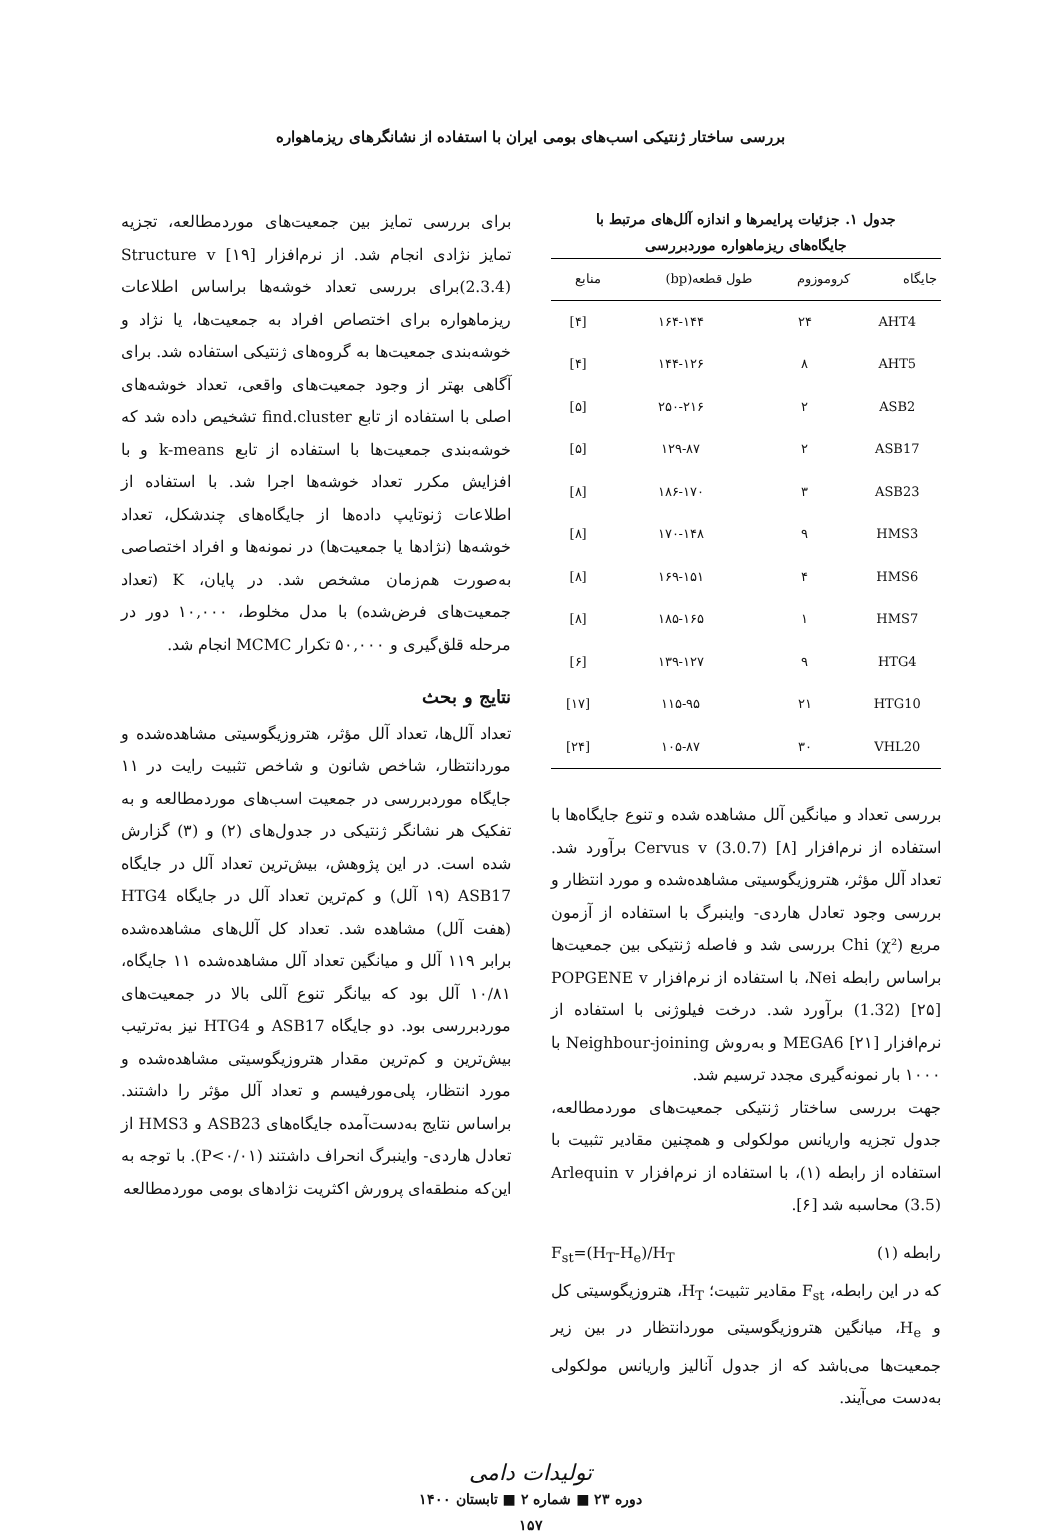بررسی ساختار ژنتیکی اسب‌های بومی ایران با استفاده از نشانگرهای ریزماهواره
جدول ۱. جزئیات پرایمرها و اندازه آلل‌های مرتبط با
جایگاه‌های ریزماهواره موردبررسی
| جایگاه | کروموزوم | طول قطعه(bp) | منابع |
| --- | --- | --- | --- |
| AHT4 | ۲۴ | ۱۶۴-۱۴۴ | [۴] |
| AHT5 | ۸ | ۱۴۴-۱۲۶ | [۴] |
| ASB2 | ۲ | ۲۵۰-۲۱۶ | [۵] |
| ASB17 | ۲ | ۱۲۹-۸۷ | [۵] |
| ASB23 | ۳ | ۱۸۶-۱۷۰ | [۸] |
| HMS3 | ۹ | ۱۷۰-۱۴۸ | [۸] |
| HMS6 | ۴ | ۱۶۹-۱۵۱ | [۸] |
| HMS7 | ۱ | ۱۸۵-۱۶۵ | [۸] |
| HTG4 | ۹ | ۱۳۹-۱۲۷ | [۶] |
| HTG10 | ۲۱ | ۱۱۵-۹۵ | [۱۷] |
| VHL20 | ۳۰ | ۱۰۵-۸۷ | [۲۴] |
بررسی تعداد و میانگین آلل مشاهده شده و تنوع جایگاه‌ها با استفاده از نرم‌افزار Cervus v (3.0.7) [۸] برآورد شد. تعداد آلل مؤثر، هتروزیگوسیتی مشاهده‌شده و مورد انتظار و بررسی وجود تعادل هاردی- واینبرگ با استفاده از آزمون مربع Chi (χ²) بررسی شد و فاصله ژنتیکی بین جمعیت‌ها براساس رابطه Nei، با استفاده از نرم‌افزار POPGENE v (1.32) [۲۵] برآورد شد. درخت فیلوژنی با استفاده از نرم‌افزار MEGA6 [۲۱] و بەروش Neighbour-joining با ۱۰۰۰ بار نمونه‌گیری مجدد ترسیم شد.
جهت بررسی ساختار ژنتیکی جمعیت‌های موردمطالعه، جدول تجزیه واریانس مولکولی و همچنین مقادیر تثبیت با استفاده از رابطه (۱)، با استفاده از نرم‌افزار Arlequin v (3.5) محاسبه شد [۶].
رابطه (۱) F<sub>st</sub>=(H<sub>T</sub>-H<sub>e</sub>)/H<sub>T</sub>
که در این رابطه، F<sub>st</sub> مقادیر تثبیت؛ H<sub>T</sub>، هتروزیگوسیتی کل و H<sub>e</sub>، میانگین هتروزیگوسیتی موردانتظار در بین زیر جمعیت‌ها می‌باشد که از جدول آنالیز واریانس مولکولی به‌دست می‌آیند.
برای بررسی تمایز بین جمعیت‌های موردمطالعه، تجزیه تمایز نژادی انجام شد. از نرم‌افزار [۱۹] Structure v (2.3.4)برای بررسی تعداد خوشه‌ها براساس اطلاعات ریزماهواره برای اختصاص افراد به جمعیت‌ها، یا نژاد و خوشه‌بندی جمعیت‌ها به گروه‌های ژنتیکی استفاده شد. برای آگاهی بهتر از وجود جمعیت‌های واقعی، تعداد خوشه‌های اصلی با استفاده از تابع find.cluster تشخیص داده شد که خوشه‌بندی جمعیت‌ها با استفاده از تابع k-means و با افزایش مکرر تعداد خوشه‌ها اجرا شد. با استفاده از اطلاعات ژنوتایپ داده‌ها از جایگاه‌های چندشکل، تعداد خوشه‌ها (نژادها یا جمعیت‌ها) در نمونه‌ها و افراد اختصاصی به‌صورت هم‌زمان مشخص شد. در پایان، K (تعداد جمعیت‌های فرض‌شده) با مدل مخلوط، ۱۰,۰۰۰ دور در مرحله قلق‌گیری و ۵۰,۰۰۰ تکرار MCMC انجام شد.
نتایج و بحث
تعداد آلل‌ها، تعداد آلل مؤثر، هتروزیگوسیتی مشاهده‌شده و موردانتظار، شاخص شانون و شاخص تثبیت رایت در ۱۱ جایگاه موردبررسی در جمعیت اسب‌های موردمطالعه و به تفکیک هر نشانگر ژنتیکی در جدول‌های (۲) و (۳) گزارش شده است. در این پژوهش، بیش‌ترین تعداد آلل در جایگاه ASB17 (۱۹ آلل) و کم‌ترین تعداد آلل در جایگاه HTG4 (هفت آلل) مشاهده شد. تعداد کل آلل‌های مشاهده‌شده برابر ۱۱۹ آلل و میانگین تعداد آلل مشاهده‌شده ۱۱ جایگاه، ۱۰/۸۱ آلل بود که بیانگر تنوع آللی بالا در جمعیت‌های موردبررسی بود. دو جایگاه ASB17 و HTG4 نیز به‌ترتیب بیش‌ترین و کم‌ترین مقدار هتروزیگوسیتی مشاهده‌شده و مورد انتظار، پلی‌مورفیسم و تعداد آلل مؤثر را داشتند. براساس نتایج به‌دست‌آمده جایگاه‌های ASB23 و HMS3 از تعادل هاردی- واینبرگ انحراف داشتند (P<۰/۰۱). با توجه به این‌که منطقه‌ای پرورش اکثریت نژادهای بومی موردمطالعه
تولیدات دامی
دوره ۲۳ ■ شماره ۲ ■ تابستان ۱۴۰۰
۱۵۷